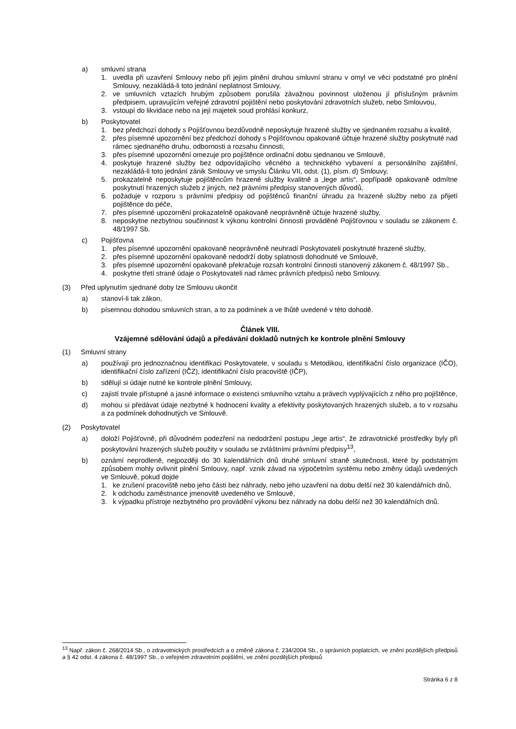a) smluvní strana
1. uvedla při uzavření Smlouvy nebo při jejím plnění druhou smluvní stranu v omyl ve věci podstatné pro plnění Smlouvy, nezakládá-li toto jednání neplatnost Smlouvy,
2. ve smluvních vztazích hrubým způsobem porušila závažnou povinnost uloženou jí příslušným právním předpisem, upravujícím veřejné zdravotní pojištění nebo poskytování zdravotních služeb, nebo Smlouvou,
3. vstoupí do likvidace nebo na její majetek soud prohlásí konkurz,
b) Poskytovatel
1. bez předchozí dohody s Pojišťovnou bezdůvodně neposkytuje hrazené služby ve sjednaném rozsahu a kvalitě,
2. přes písemné upozornění bez předchozí dohody s Pojišťovnou opakovaně účtuje hrazené služby poskytnuté nad rámec sjednaného druhu, odbornosti a rozsahu činnosti,
3. přes písemné upozornění omezuje pro pojištěnce ordinační dobu sjednanou ve Smlouvě,
4. poskytuje hrazené služby bez odpovídajícího věcného a technického vybavení a personálního zajištění, nezakládá-li toto jednání zánik Smlouvy ve smyslu Článku VII, odst. (1), písm. d) Smlouvy,
5. prokazatelně neposkytuje pojištěncům hrazené služby kvalitně a „lege artis“, popřípadě opakovaně odmítne poskytnutí hrazených služeb z jiných, než právními předpisy stanovených důvodů,
6. požaduje v rozporu s právními předpisy od pojištěnců finanční úhradu za hrazené služby nebo za přijetí pojištěnce do péče,
7. přes písemné upozornění prokazatelně opakovaně neoprávněně účtuje hrazené služby,
8. neposkytne nezbytnou součinnost k výkonu kontrolní činnosti prováděné Pojišťovnou v souladu se zákonem č. 48/1997 Sb.
c) Pojišťovna
1. přes písemné upozornění opakovaně neoprávněně neuhradí Poskytovateli poskytnuté hrazené služby,
2. přes písemné upozornění opakovaně nedodrží doby splatnosti dohodnuté ve Smlouvě,
3. přes písemné upozornění opakovaně překračuje rozsah kontrolní činnosti stanovený zákonem č. 48/1997 Sb.,
4. poskytne třetí straně údaje o Poskytovateli nad rámec právních předpisů nebo Smlouvy.
(3) Před uplynutím sjednané doby lze Smlouvu ukončit
a) stanoví-li tak zákon,
b) písemnou dohodou smluvních stran, a to za podmínek a ve lhůtě uvedené v této dohodě.
Článek VIII.
Vzájemné sdělování údajů a předávání dokladů nutných ke kontrole plnění Smlouvy
(1) Smluvní strany
a) používají pro jednoznačnou identifikaci Poskytovatele, v souladu s Metodikou, identifikační číslo organizace (IČO), identifikační číslo zařízení (IČZ), identifikační číslo pracoviště (IČP),
b) sdělují si údaje nutné ke kontrole plnění Smlouvy,
c) zajistí trvale přístupné a jasné informace o existenci smluvního vztahu a právech vyplývajících z něho pro pojištěnce,
d) mohou si předávat údaje nezbytné k hodnocení kvality a efektivity poskytovaných hrazených služeb, a to v rozsahu a za podmínek dohodnutých ve Smlouvě.
(2) Poskytovatel
a) doloží Pojišťovně, při důvodném podezření na nedodržení postupu „lege artis“, že zdravotnické prostředky byly při poskytování hrazených služeb použity v souladu se zvláštními právními předpisy<sup>13</sup>,
b) oznámí neprodleně, nejpozději do 30 kalendářních dnů druhé smluvní straně skutečnosti, které by podstatným způsobem mohly ovlivnit plnění Smlouvy, např. vznik závad na výpočetním systému nebo změny údajů uvedených ve Smlouvě, pokud dojde
1. ke zrušení pracoviště nebo jeho části bez náhrady, nebo jeho uzavření na dobu delší než 30 kalendářních dnů,
2. k odchodu zaměstnance jmenovitě uvedeného ve Smlouvě,
3. k výpadku přístroje nezbytného pro provádění výkonu bez náhrady na dobu delší než 30 kalendářních dnů.
<sup>13</sup> Např. zákon č. 268/2014 Sb., o zdravotnických prostředcích a o změně zákona č. 234/2004 Sb., o správních poplatcích, ve znění pozdějších předpisů a § 42 odst. 4 zákona č. 48/1997 Sb., o veřejném zdravotním pojištění, ve znění pozdějších předpisů
Stránka 6 z 8